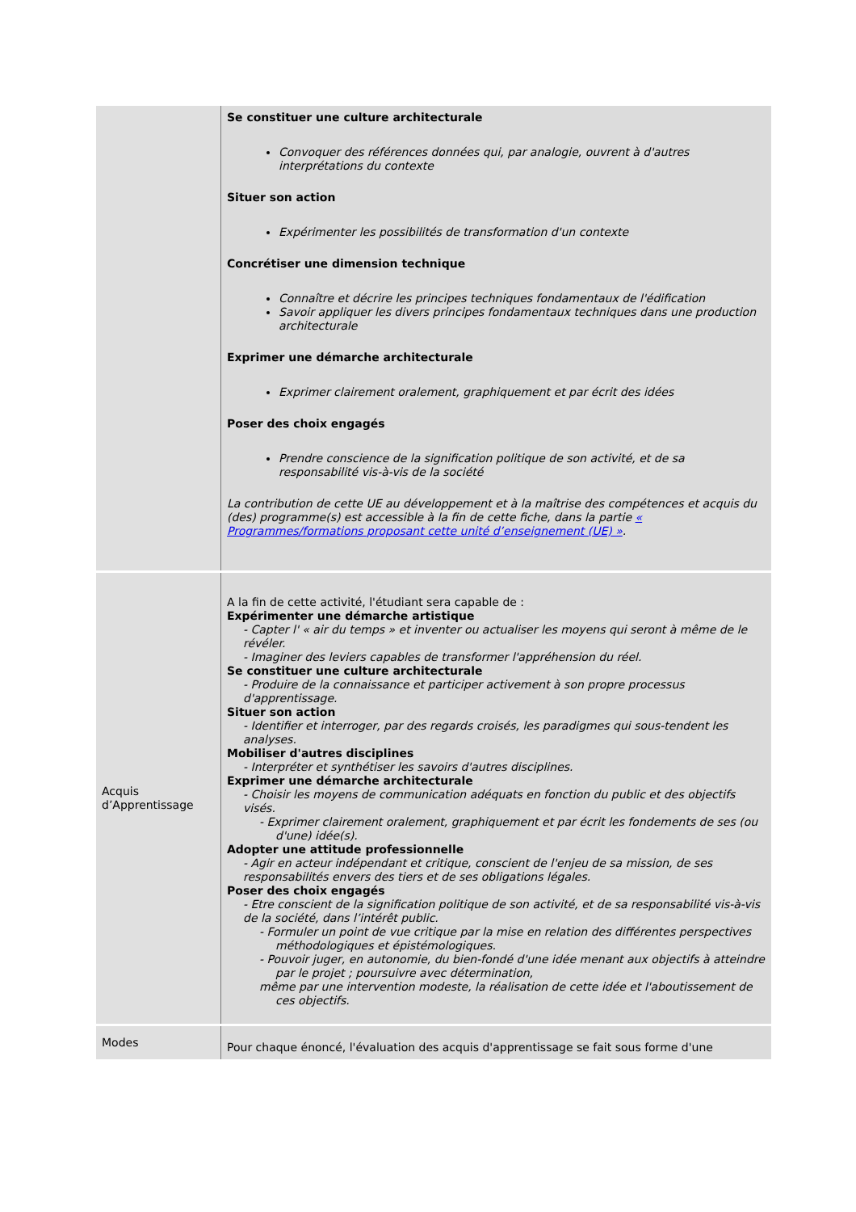| | Se constituer une culture architecturale Convoquer des références données qui, par analogie, ouvrent à d'autres interprétations du contexte Situer son action Expérimenter les possibilités de transformation d'un contexte Concrétiser une dimension technique Connaître et décrire les principes techniques fondamentaux de l'édification Savoir appliquer les divers principes fondamentaux techniques dans une production architecturale Exprimer une démarche architecturale Exprimer clairement oralement, graphiquement et par écrit des idées Poser des choix engagés Prendre conscience de la signification politique de son activité, et de sa responsabilité vis-à-vis de la société La contribution de cette UE au développement et à la maîtrise des compétences et acquis du (des) programme(s) est accessible à la fin de cette fiche, dans la partie « Programmes/formations proposant cette unité d’enseignement (UE) » . |
| Acquis d’Apprentissage | A la fin de cette activité, l'étudiant sera capable de : Expérimenter une démarche artistique - Capter l' « air du temps » et inventer ou actualiser les moyens qui seront à même de le révéler. - Imaginer des leviers capables de transformer l'appréhension du réel. Se constituer une culture architecturale - Produire de la connaissance et participer activement à son propre processus d'apprentissage. Situer son action - Identifier et interroger, par des regards croisés, les paradigmes qui sous-tendent les analyses. Mobiliser d'autres disciplines - Interpréter et synthétiser les savoirs d'autres disciplines. Exprimer une démarche architecturale - Choisir les moyens de communication adéquats en fonction du public et des objectifs visés. - Exprimer clairement oralement, graphiquement et par écrit les fondements de ses (ou d'une) idée(s). Adopter une attitude professionnelle - Agir en acteur indépendant et critique, conscient de l'enjeu de sa mission, de ses responsabilités envers des tiers et de ses obligations légales. Poser des choix engagés - Etre conscient de la signification politique de son activité, et de sa responsabilité vis-à-vis de la société, dans l’intérêt public. - Formuler un point de vue critique par la mise en relation des différentes perspectives méthodologiques et épistémologiques. - Pouvoir juger, en autonomie, du bien-fondé d'une idée menant aux objectifs à atteindre par le projet ; poursuivre avec détermination, même par une intervention modeste, la réalisation de cette idée et l'aboutissement de ces objectifs. |
| Modes | Pour chaque énoncé, l'évaluation des acquis d'apprentissage se fait sous forme d'une |